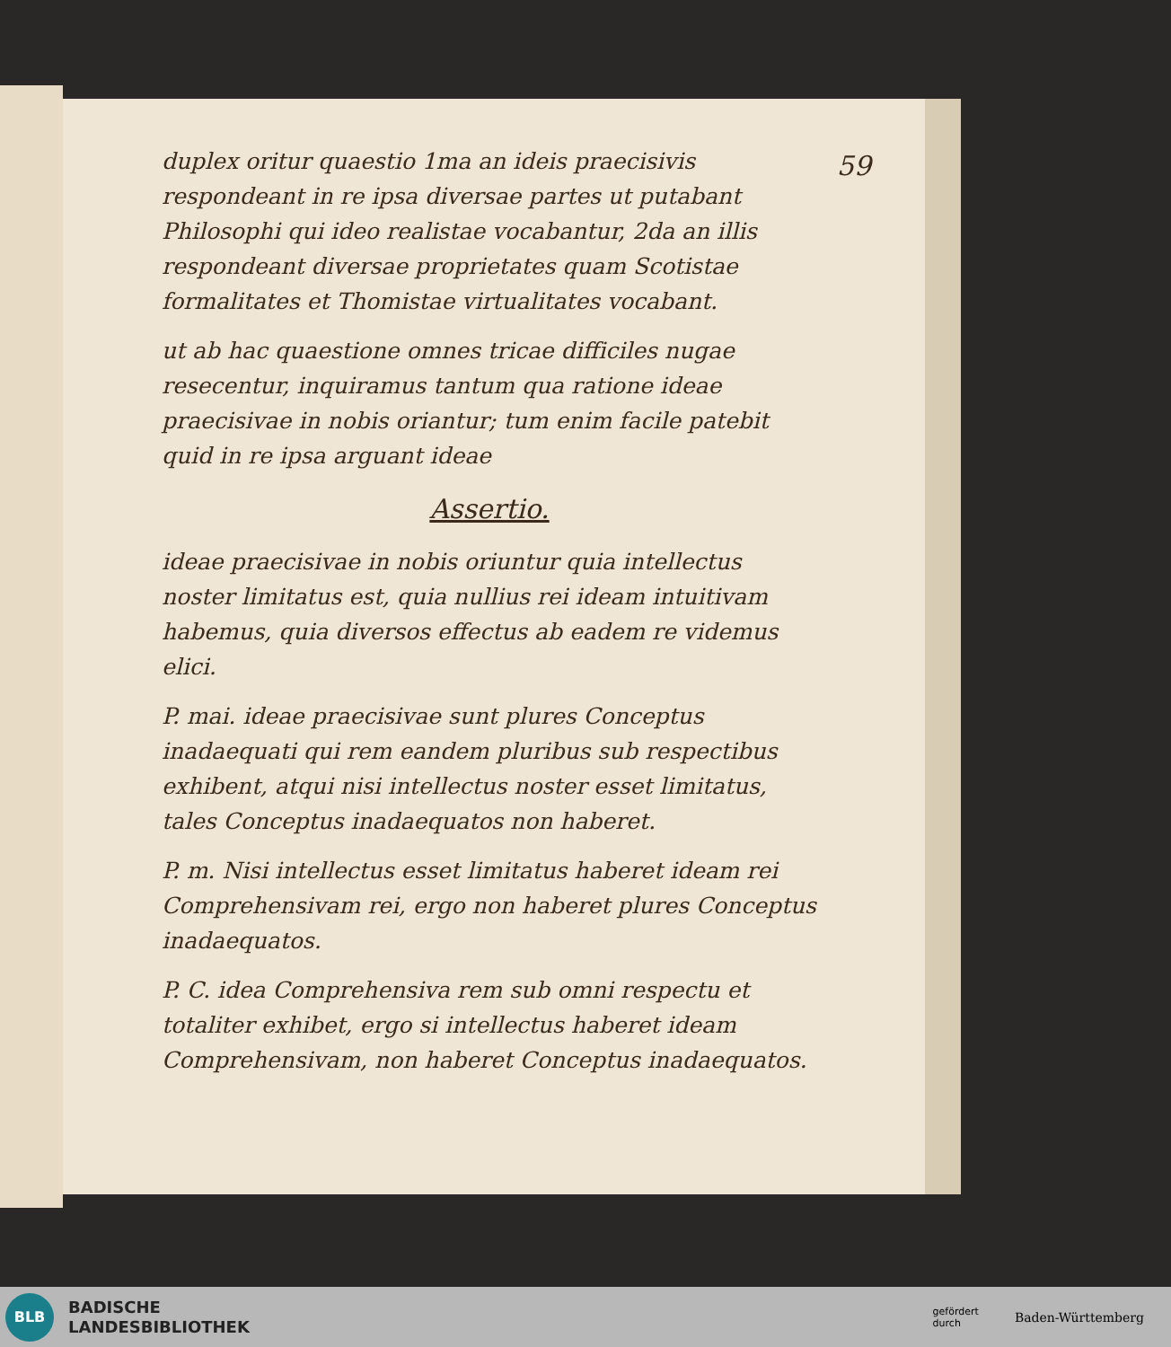59
duplex oritur quaestio 1ma an ideis praecisivis respondeant in re ipsa diversae partes ut putabant Philosophi qui ideo realistae vocabantur, 2da an illis respondeant diversae proprietates quam Scotistae formalitates et Thomistae virtualitates vocabant.
ut ab hac quaestione omnes tricae difficiles nugae resecentur, inquiramus tantum qua ratione ideae praecisivae in nobis oriantur; tum enim facile patebit quid in re ipsa arguant ideae
Assertio.
ideae praecisivae in nobis oriuntur quia intellectus noster limitatus est, quia nullius rei ideam intuitivam habemus, quia diversos effectus ab eadem re videmus elici.
P. mai. ideae praecisivae sunt plures Conceptus inadaequati qui rem eandem pluribus sub respectibus exhibent, atqui nisi intellectus noster esset limitatus, tales Conceptus inadaequatos non haberet.
P. m. Nisi intellectus esset limitatus haberet ideam rei Comprehensivam rei, ergo non haberet plures Conceptus inadaequatos.
P. C. idea Comprehensiva rem sub omni respectu et totaliter exhibet, ergo si intellectus haberet ideam Comprehensivam, non haberet Conceptus inadaequatos.
BLB
BADISCHE
LANDESBIBLIOTHEK
gefördert
durch Baden-Württemberg